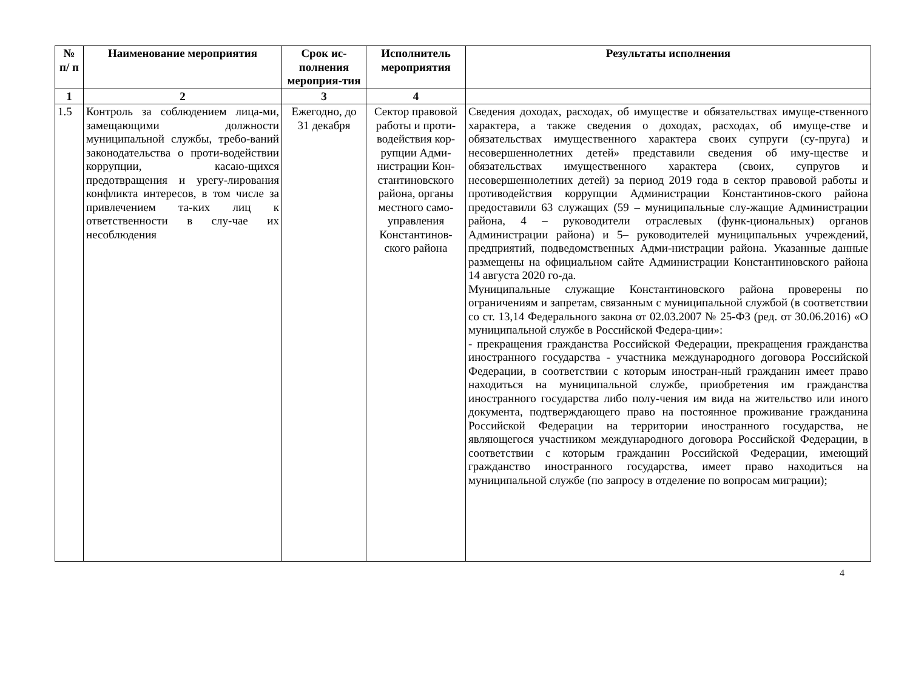| № п/ п | Наименование мероприятия | Срок ис-полнения мероприя-тия | Исполнитель мероприятия | Результаты исполнения |
| --- | --- | --- | --- | --- |
| 1 | 2 | 3 | 4 | |
| 1.5 | Контроль за соблюдением лица-ми, замещающими должности муниципальной службы, требо-ваний законодательства о проти-водействии коррупции, касаю-щихся предотвращения и урегу-лирования конфликта интересов, в том числе за привлечением та-ких лиц к ответственности в слу-чае их несоблюдения | Ежегодно, до 31 декабря | Сектор правовой работы и проти-водействия кор-рупции Адми-нистрации Кон-стантиновского района, органы местного само-управления Константинов-ского района | Сведения доходах, расходах, об имуществе и обязательствах имуще-ственного характера, а также сведения о доходах, расходах, об имуще-стве и обязательствах имущественного характера своих супруги (су-пруга) и несовершеннолетних детей» представили сведения об иму-ществе и обязательствах имущественного характера (своих, супругов и несовершеннолетних детей) за период 2019 года в сектор правовой работы и противодействия коррупции Администрации Константинов-ского района предоставили 63 служащих (59 – муниципальные слу-жащие Администрации района, 4 – руководители отраслевых (функ-циональных) органов Администрации района) и 5– руководителей муниципальных учреждений, предприятий, подведомственных Адми-нистрации района. Указанные данные размещены на официальном сайте Администрации Константиновского района 14 августа 2020 го-да. Муниципальные служащие Константиновского района проверены по ограничениям и запретам, связанным с муниципальной службой (в соответствии со ст. 13,14 Федерального закона от 02.03.2007 № 25-ФЗ (ред. от 30.06.2016) «О муниципальной службе в Российской Федера-ции»: - прекращения гражданства Российской Федерации, прекращения гражданства иностранного государства - участника международного договора Российской Федерации, в соответствии с которым иностран-ный гражданин имеет право находиться на муниципальной службе, приобретения им гражданства иностранного государства либо полу-чения им вида на жительство или иного документа, подтверждающего право на постоянное проживание гражданина Российской Федерации на территории иностранного государства, не являющегося участником международного договора Российской Федерации, в соответствии с которым гражданин Российской Федерации, имеющий гражданство иностранного государства, имеет право находиться на муниципальной службе (по запросу в отделение по вопросам миграции); |
4